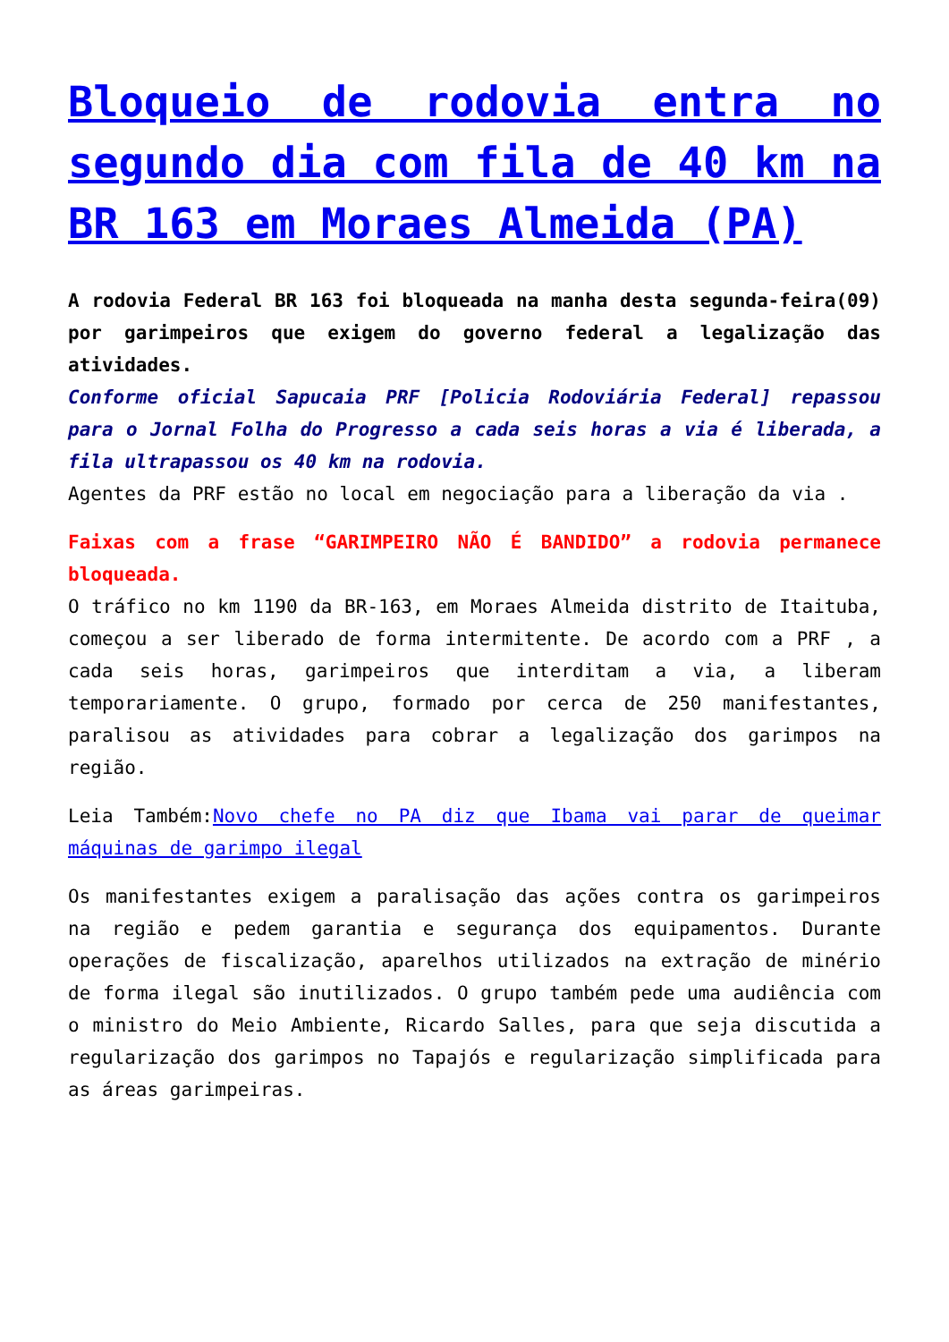Bloqueio de rodovia entra no segundo dia com fila de 40 km na BR 163 em Moraes Almeida (PA)
A rodovia Federal BR 163 foi bloqueada na manha desta segunda-feira(09) por garimpeiros que exigem do governo federal a legalização das atividades.
Conforme oficial Sapucaia PRF [Policia Rodoviária Federal] repassou para o Jornal Folha do Progresso a cada seis horas a via é liberada, a fila ultrapassou os 40 km na rodovia.
Agentes da PRF estão no local em negociação para a liberação da via .
Faixas com a frase “GARIMPEIRO NÃO É BANDIDO” a rodovia permanece bloqueada.
O tráfico no km 1190 da BR-163, em Moraes Almeida distrito de Itaituba, começou a ser liberado de forma intermitente. De acordo com a PRF , a cada seis horas, garimpeiros que interditam a via, a liberam temporariamente. O grupo, formado por cerca de 250 manifestantes, paralisou as atividades para cobrar a legalização dos garimpos na região.
Leia Também:Novo chefe no PA diz que Ibama vai parar de queimar máquinas de garimpo ilegal
Os manifestantes exigem a paralisação das ações contra os garimpeiros na região e pedem garantia e segurança dos equipamentos. Durante operações de fiscalização, aparelhos utilizados na extração de minério de forma ilegal são inutilizados. O grupo também pede uma audiência com o ministro do Meio Ambiente, Ricardo Salles, para que seja discutida a regularização dos garimpos no Tapajós e regularização simplificada para as áreas garimpeiras.